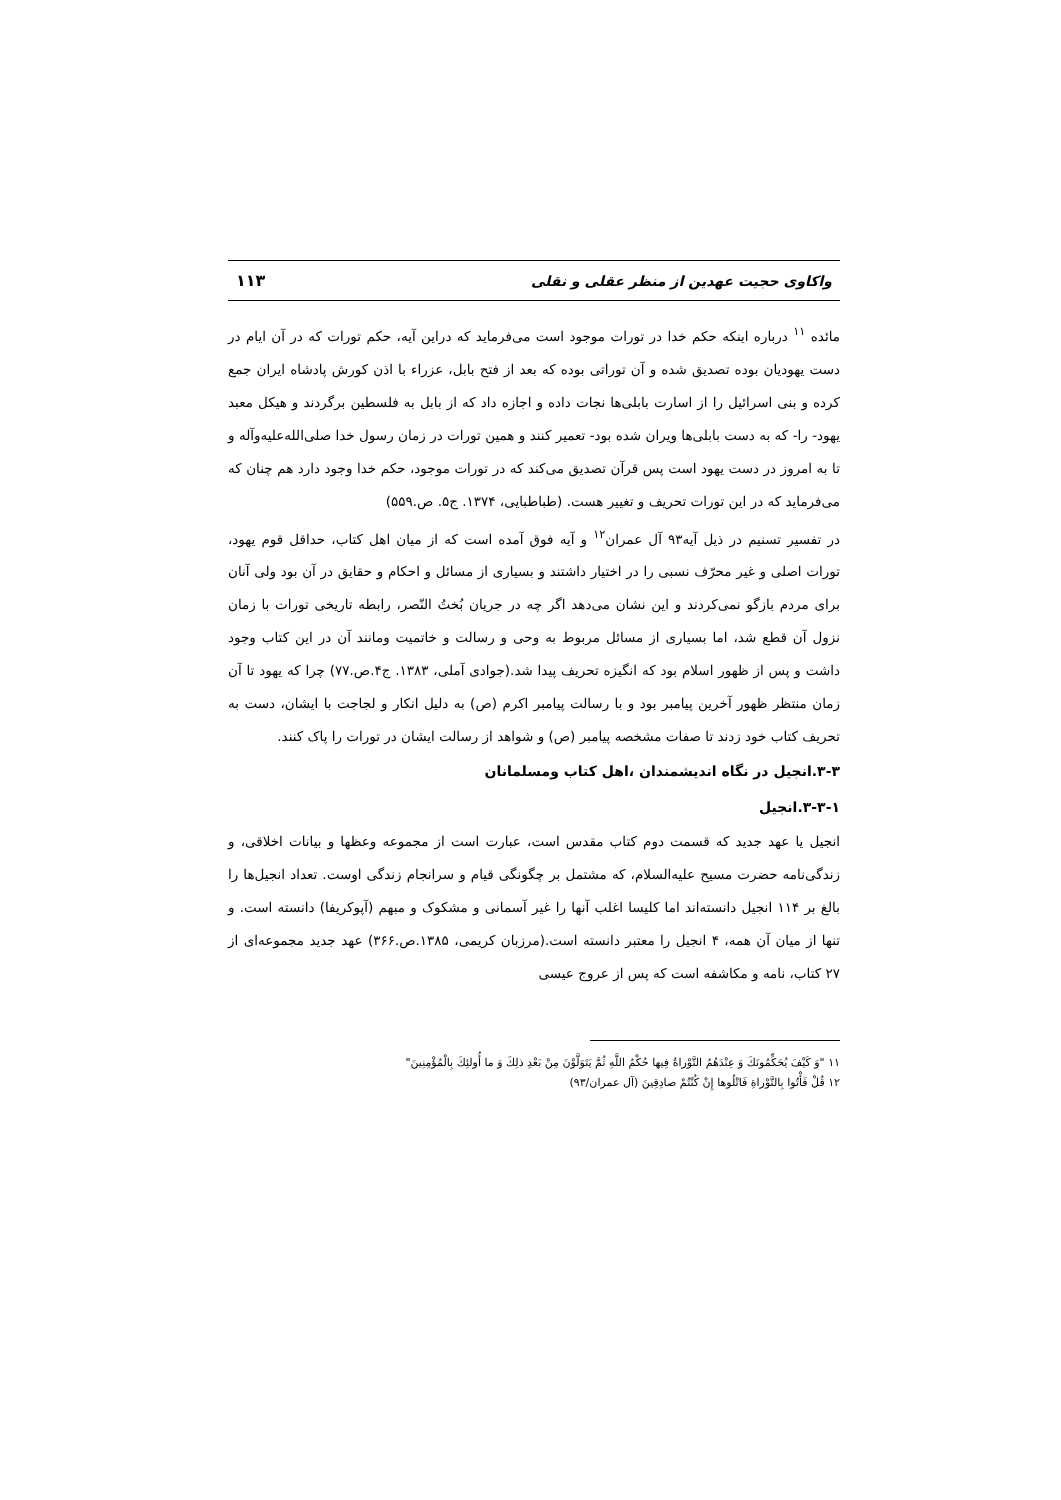واکاوی حجیت عهدین از منظر عقلی و نقلی ۱۱۳
مائده <sup>۱۱</sup> درباره اینکه حکم خدا در تورات موجود است می‌فرماید که دراین آیه، حکم تورات که در آن ایام در دست یهودیان بوده تصدیق شده و آن توراتی بوده که بعد از فتح بابل، عزراء با اذن کورش پادشاه ایران جمع کرده و بنی اسرائیل را از اسارت بابلی‌ها نجات داده و اجازه داد که از بابل به فلسطین برگردند و هیکل معبد یهود- را- که به دست بابلی‌ها ویران شده بود- تعمیر کنند و همین تورات در زمان رسول خدا صلی‌الله‌علیه‌وآله و تا به امروز در دست یهود است پس قرآن تصدیق می‌کند که در تورات موجود، حکم خدا وجود دارد هم چنان که می‌فرماید که در این تورات تحریف و تغییر هست. (طباطبایی، ۱۳۷۴. ج۵. ص.۵۵۹)
در تفسیر تسنیم در ذیل آیه۹۳ آل عمران<sup>۱۲</sup> و آیه فوق آمده است که از میان اهل کتاب، حداقل قوم یهود، تورات اصلی و غیر محرّف نسبی را در اختیار داشتند و بسیاری از مسائل و احکام و حقایق در آن بود ولی آنان برای مردم بازگو نمی‌کردند و این نشان می‌دهد اگر چه در جریان بُختُ النّصر، رابطه تاریخی تورات با زمان نزول آن قطع شد، اما بسیاری از مسائل مربوط به وحی و رسالت و خاتمیت ومانند آن در این کتاب وجود داشت و پس از ظهور اسلام بود که انگیزه تحریف پیدا شد.(جوادی آملی، ۱۳۸۳. ج۴.ص.۷۷) چرا که یهود تا آن زمان منتظر ظهور آخرین پیامبر بود و با رسالت پیامبر اکرم (ص) به دلیل انکار و لجاجت با ایشان، دست به تحریف کتاب خود زدند تا صفات مشخصه پیامبر (ص) و شواهد از رسالت ایشان در تورات را پاک کنند.
۳-۳.انجیل در نگاه اندیشمندان ،اهل کتاب ومسلمانان
۳-۳-۱.انجیل
انجیل یا عهد جدید که قسمت دوم کتاب مقدس است، عبارت است از مجموعه وعظها و بیانات اخلاقی، و زندگی‌نامه حضرت مسیح علیه‌السلام، که مشتمل بر چگونگی قیام و سرانجام زندگی اوست. تعداد انجیل‌ها را بالغ بر ۱۱۴ انجیل دانسته‌اند اما کلیسا اغلب آنها را غیر آسمانی و مشکوک و مبهم (آپوکریفا) دانسته است. و تنها از میان آن همه، ۴ انجیل را معتبر دانسته است.(مرزبان کریمی، ۱۳۸۵.ص.۳۶۶) عهد جدید مجموعه‌ای از ۲۷ کتاب، نامه و مکاشفه است که پس از عروج عیسی
۱۱ "وَ كَيْفَ يُحَكِّمُونَكَ وَ عِنْدَهُمُ التَّوْراةُ فِيها حُكْمُ اللَّهِ ثُمَّ يَتَوَلَّوْنَ مِنْ بَعْدِ ذلِكَ وَ ما أُولئِكَ بِالْمُؤْمِنِينَ"
۱۲ قُلْ فَأْتُوا بِالتَّوْراةِ فَاتْلُوها إِنْ كُنْتُمْ صادِقِينَ (آل عمران/۹۳)